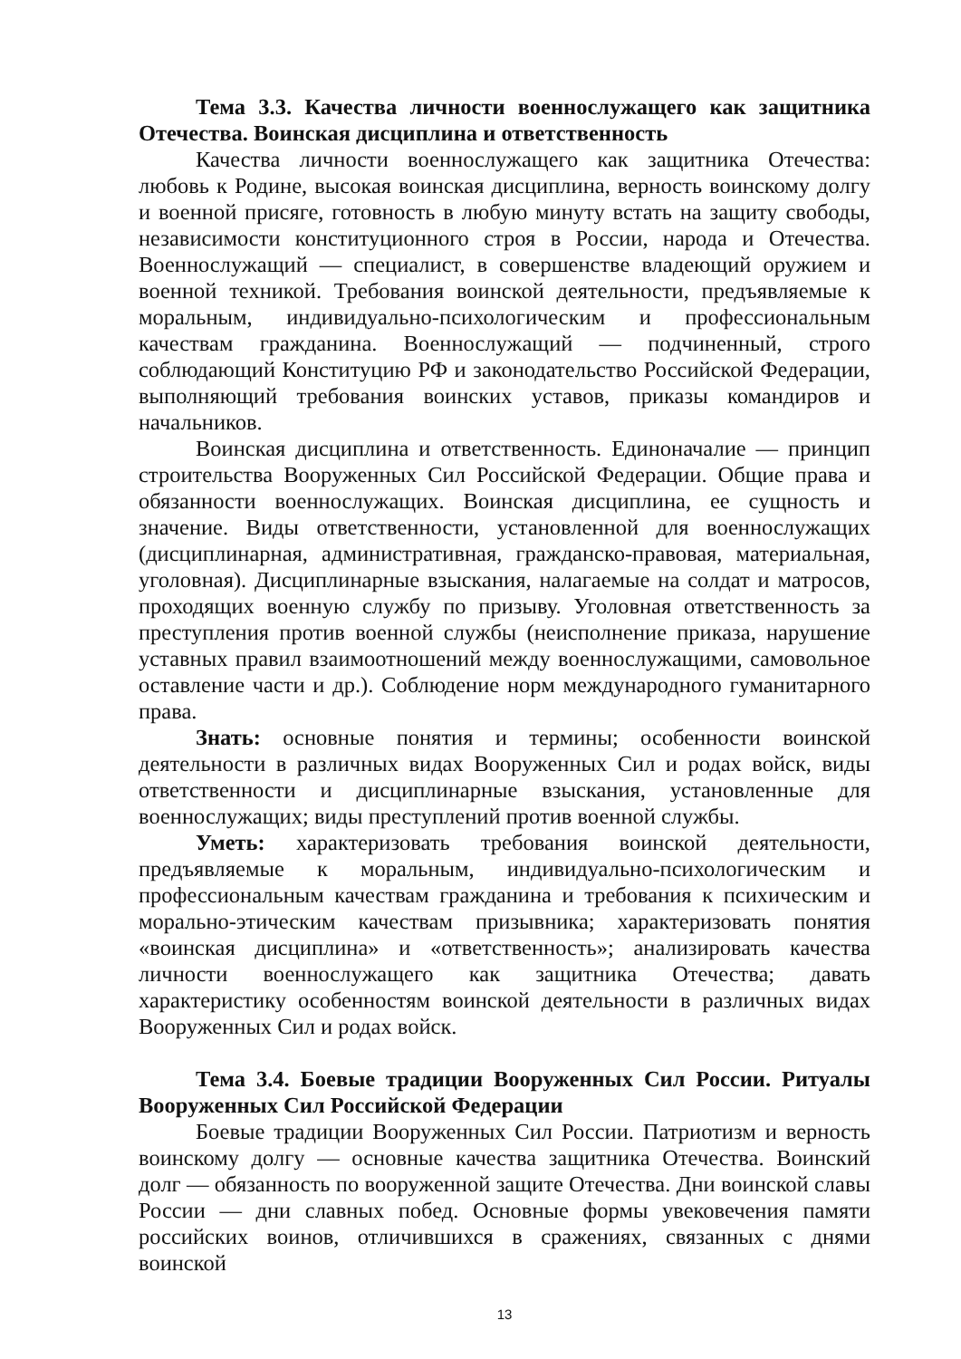Тема 3.3. Качества личности военнослужащего как защитника Отечества. Воинская дисциплина и ответственность
Качества личности военнослужащего как защитника Отечества: любовь к Родине, высокая воинская дисциплина, верность воинскому долгу и военной присяге, готовность в любую минуту встать на защиту свободы, независимости конституционного строя в России, народа и Отечества. Военнослужащий — специалист, в совершенстве владеющий оружием и военной техникой. Требования воинской деятельности, предъявляемые к моральным, индивидуально-психологическим и профессиональным качествам гражданина. Военнослужащий — подчиненный, строго соблюдающий Конституцию РФ и законодательство Российской Федерации, выполняющий требования воинских уставов, приказы командиров и начальников.
Воинская дисциплина и ответственность. Единоначалие — принцип строительства Вооруженных Сил Российской Федерации. Общие права и обязанности военнослужащих. Воинская дисциплина, ее сущность и значение. Виды ответственности, установленной для военнослужащих (дисциплинарная, административная, гражданско-правовая, материальная, уголовная). Дисциплинарные взыскания, налагаемые на солдат и матросов, проходящих военную службу по призыву. Уголовная ответственность за преступления против военной службы (неисполнение приказа, нарушение уставных правил взаимоотношений между военнослужащими, самовольное оставление части и др.). Соблюдение норм международного гуманитарного права.
Знать: основные понятия и термины; особенности воинской деятельности в различных видах Вооруженных Сил и родах войск, виды ответственности и дисциплинарные взыскания, установленные для военнослужащих; виды преступлений против военной службы.
Уметь: характеризовать требования воинской деятельности, предъявляемые к моральным, индивидуально-психологическим и профессиональным качествам гражданина и требования к психическим и морально-этическим качествам призывника; характеризовать понятия «воинская дисциплина» и «ответственность»; анализировать качества личности военнослужащего как защитника Отечества; давать характеристику особенностям воинской деятельности в различных видах Вооруженных Сил и родах войск.
Тема 3.4. Боевые традиции Вооруженных Сил России. Ритуалы Вооруженных Сил Российской Федерации
Боевые традиции Вооруженных Сил России. Патриотизм и верность воинскому долгу — основные качества защитника Отечества. Воинский долг — обязанность по вооруженной защите Отечества. Дни воинской славы России — дни славных побед. Основные формы увековечения памяти российских воинов, отличившихся в сражениях, связанных с днями воинской
13